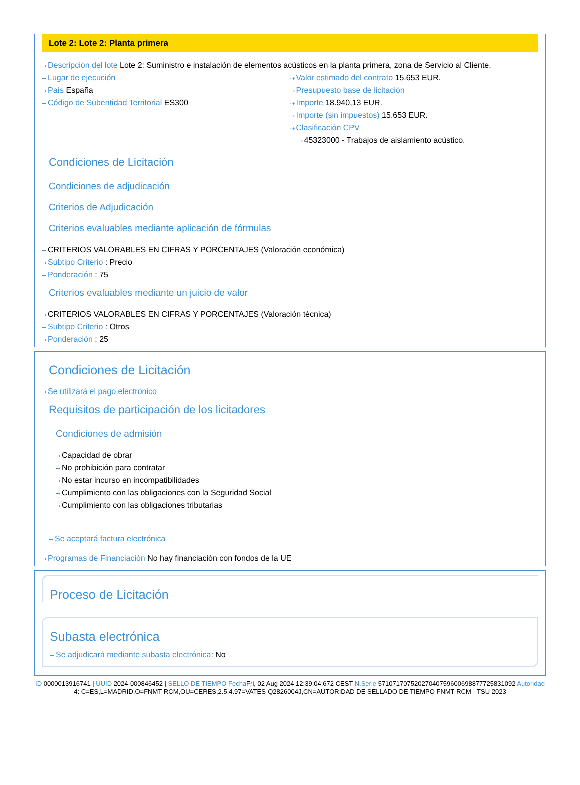Lote 2: Lote 2: Planta primera
⇢ Descripción del lote Lote 2: Suministro e instalación de elementos acústicos en la planta primera, zona de Servicio al Cliente.
⇢ Lugar de ejecución
⇢ País España
⇢ Código de Subentidad Territorial ES300
⇢ Valor estimado del contrato 15.653 EUR.
⇢ Presupuesto base de licitación
⇢ Importe 18.940,13 EUR.
⇢ Importe (sin impuestos) 15.653 EUR.
⇢ Clasificación CPV
⇢ 45323000 - Trabajos de aislamiento acústico.
Condiciones de Licitación
Condiciones de adjudicación
Criterios de Adjudicación
Criterios evaluables mediante aplicación de fórmulas
⇢ CRITERIOS VALORABLES EN CIFRAS Y PORCENTAJES (Valoración económica)
⇢ Subtipo Criterio : Precio
⇢ Ponderación : 75
Criterios evaluables mediante un juicio de valor
⇢ CRITERIOS VALORABLES EN CIFRAS Y PORCENTAJES (Valoración técnica)
⇢ Subtipo Criterio : Otros
⇢ Ponderación : 25
Condiciones de Licitación
⇢ Se utilizará el pago electrónico
Requisitos de participación de los licitadores
Condiciones de admisión
⇢ Capacidad de obrar
⇢ No prohibición para contratar
⇢ No estar incurso en incompatibilidades
⇢ Cumplimiento con las obligaciones con la Seguridad Social
⇢ Cumplimiento con las obligaciones tributarias
⇢ Se aceptará factura electrónica
⇢ Programas de Financiación No hay financiación con fondos de la UE
Proceso de Licitación
Subasta electrónica
⇢ Se adjudicará mediante subasta electrónica: No
ID 0000013916741 | UUID 2024-000846452 | SELLO DE TIEMPO Fecha Fri, 02 Aug 2024 12:39:04:672 CEST N.Serie 571071707520270407596006988777258310​92 Autoridad 4: C=ES,L=MADRID,O=FNMT-RCM,OU=CERES,2.5.4.97=VATES-Q2826004J,CN=AUTORIDAD DE SELLADO DE TIEMPO FNMT-RCM - TSU 2023